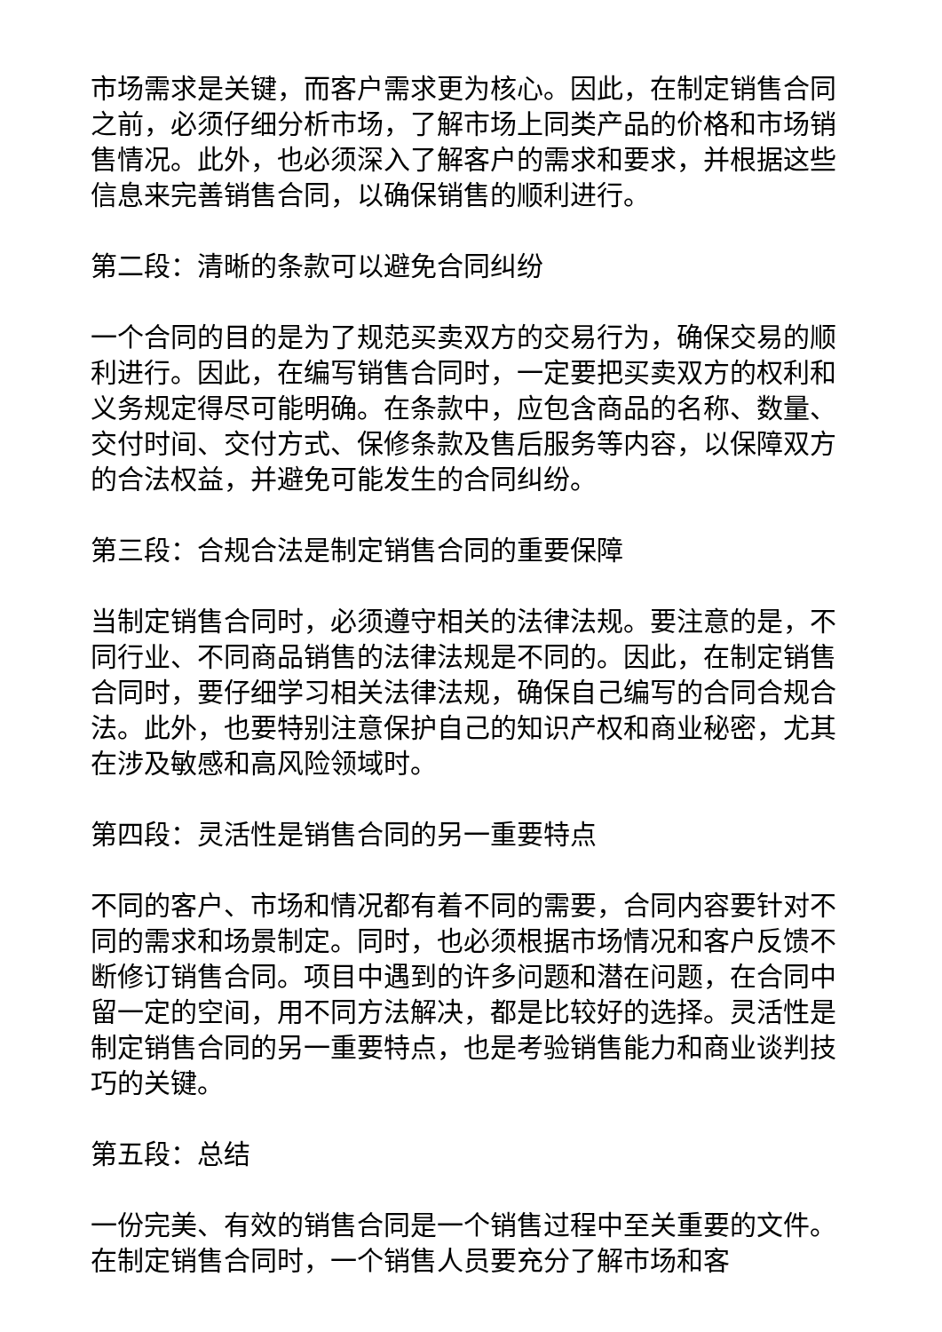市场需求是关键，而客户需求更为核心。因此，在制定销售合同之前，必须仔细分析市场，了解市场上同类产品的价格和市场销售情况。此外，也必须深入了解客户的需求和要求，并根据这些信息来完善销售合同，以确保销售的顺利进行。
第二段：清晰的条款可以避免合同纠纷
一个合同的目的是为了规范买卖双方的交易行为，确保交易的顺利进行。因此，在编写销售合同时，一定要把买卖双方的权利和义务规定得尽可能明确。在条款中，应包含商品的名称、数量、交付时间、交付方式、保修条款及售后服务等内容，以保障双方的合法权益，并避免可能发生的合同纠纷。
第三段：合规合法是制定销售合同的重要保障
当制定销售合同时，必须遵守相关的法律法规。要注意的是，不同行业、不同商品销售的法律法规是不同的。因此，在制定销售合同时，要仔细学习相关法律法规，确保自己编写的合同合规合法。此外，也要特别注意保护自己的知识产权和商业秘密，尤其在涉及敏感和高风险领域时。
第四段：灵活性是销售合同的另一重要特点
不同的客户、市场和情况都有着不同的需要，合同内容要针对不同的需求和场景制定。同时，也必须根据市场情况和客户反馈不断修订销售合同。项目中遇到的许多问题和潜在问题，在合同中留一定的空间，用不同方法解决，都是比较好的选择。灵活性是制定销售合同的另一重要特点，也是考验销售能力和商业谈判技巧的关键。
第五段：总结
一份完美、有效的销售合同是一个销售过程中至关重要的文件。在制定销售合同时，一个销售人员要充分了解市场和客